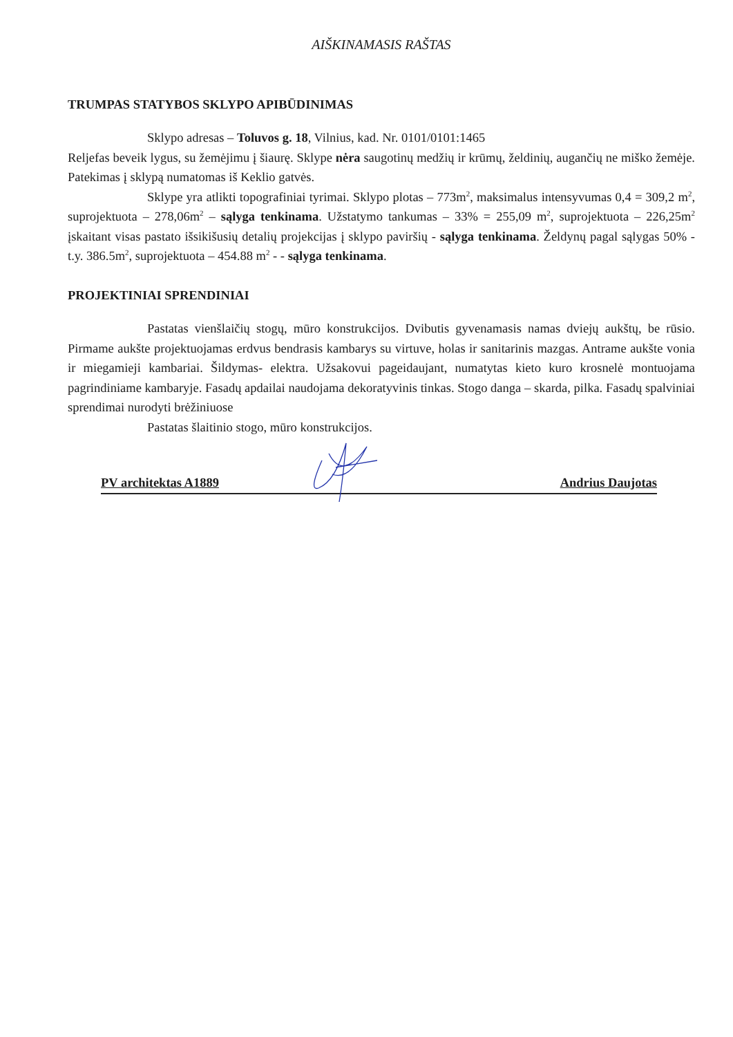AIŠKINAMASIS RAŠTAS
TRUMPAS STATYBOS SKLYPO APIBŪDINIMAS
Sklypo adresas – Toluvos g. 18, Vilnius, kad. Nr. 0101/0101:1465
Reljefas beveik lygus, su žemėjimu į šiaurę. Sklype nėra saugotinų medžių ir krūmų, želdinių, augančių ne miško žemėje. Patekimas į sklypą numatomas iš Keklio gatvės.
Sklype yra atlikti topografiniai tyrimai. Sklypo plotas – 773m<sup>2</sup>, maksimalus intensyvumas 0,4 = 309,2 m<sup>2</sup>, suprojektuota – 278,06m<sup>2</sup> – sąlyga tenkinama. Užstatymo tankumas – 33% = 255,09 m<sup>2</sup>, suprojektuota – 226,25m<sup>2</sup> įskaitant visas pastato išsikišusių detalių projekcijas į sklypo paviršių - sąlyga tenkinama. Želdynų pagal sąlygas 50% -t.y. 386.5m<sup>2</sup>, suprojektuota – 454.88 m<sup>2</sup> - - sąlyga tenkinama.
PROJEKTINIAI SPRENDINIAI
Pastatas vienšlaičių stogų, mūro konstrukcijos. Dvibutis gyvenamasis namas dviejų aukštų, be rūsio. Pirmame aukšte projektuojamas erdvus bendrasis kambarys su virtuve, holas ir sanitarinis mazgas. Antrame aukšte vonia ir miegamieji kambariai. Šildymas- elektra. Užsakovui pageidaujant, numatytas kieto kuro krosnelė montuojama pagrindiniame kambaryje. Fasadų apdailai naudojama dekoratyvinis tinkas. Stogo danga – skarda, pilka. Fasadų spalviniai sprendimai nurodyti brėžiniuose
Pastatas šlaitinio stogo, mūro konstrukcijos.
PV architektas A1889 Andrius Daujotas